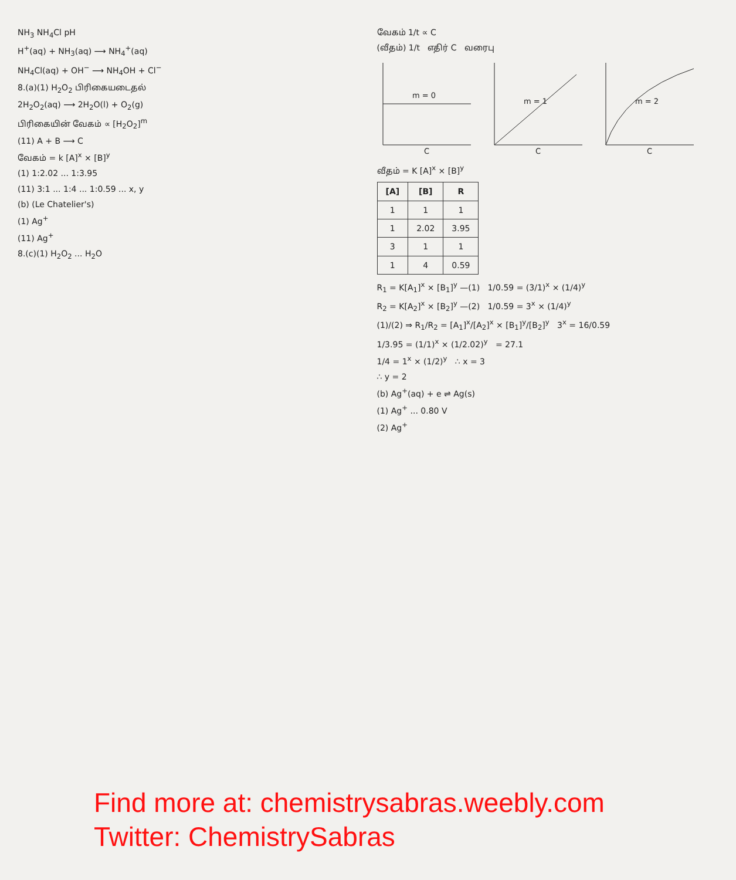NH<sub>3</sub> NH<sub>4</sub>Cl pH
H<sup>+</sup>(aq) + NH<sub>3</sub>(aq) ⟶ NH<sub>4</sub><sup>+</sup>(aq)
NH<sub>4</sub>Cl(aq) + OH<sup>−</sup> ⟶ NH<sub>4</sub>OH + Cl<sup>−</sup>
8.(a)(1) H<sub>2</sub>O<sub>2</sub> பிரிகையடைதல்
2H<sub>2</sub>O<sub>2</sub>(aq) ⟶ 2H<sub>2</sub>O(l) + O<sub>2</sub>(g)
பிரிகையின் வேகம் ∝ [H<sub>2</sub>O<sub>2</sub>]<sup>m</sup>
(11) A + B ⟶ C
வேகம் = k [A]<sup>x</sup> × [B]<sup>y</sup>
(1) 1:2.02 ... 1:3.95
(11) 3:1 ... 1:4 ... 1:0.59 ... x, y
(b) (Le Chatelier's)
(1) Ag<sup>+</sup>
(11) Ag<sup>+</sup>
8.(c)(1) H<sub>2</sub>O<sub>2</sub> ... H<sub>2</sub>O
வேகம் 1/t ∝ C
(வீதம்) 1/t எதிர் C வரைபு
m = 0
m = 1
m = 2
C
C
C
வீதம் = K [A]<sup>x</sup> × [B]<sup>y</sup>
| [A] | [B] | R |
| --- | --- | --- |
| 1 | 1 | 1 |
| 1 | 2.02 | 3.95 |
| 3 | 1 | 1 |
| 1 | 4 | 0.59 |
R<sub>1</sub> = K[A<sub>1</sub>]<sup>x</sup> × [B<sub>1</sub>]<sup>y</sup> —(1) 1/0.59 = (3/1)<sup>x</sup> × (1/4)<sup>y</sup>
R<sub>2</sub> = K[A<sub>2</sub>]<sup>x</sup> × [B<sub>2</sub>]<sup>y</sup> —(2) 1/0.59 = 3<sup>x</sup> × (1/4)<sup>y</sup>
(1)/(2) ⇒ R<sub>1</sub>/R<sub>2</sub> = [A<sub>1</sub>]<sup>x</sup>/[A<sub>2</sub>]<sup>x</sup> × [B<sub>1</sub>]<sup>y</sup>/[B<sub>2</sub>]<sup>y</sup> 3<sup>x</sup> = 16/0.59
1/3.95 = (1/1)<sup>x</sup> × (1/2.02)<sup>y</sup> = 27.1
1/4 = 1<sup>x</sup> × (1/2)<sup>y</sup> ∴ x = 3
∴ y = 2
(b) Ag<sup>+</sup>(aq) + e ⇌ Ag(s)
(1) Ag<sup>+</sup> ... 0.80 V
(2) Ag<sup>+</sup>
Find more at: chemistrysabras.weebly.com
Twitter: ChemistrySabras